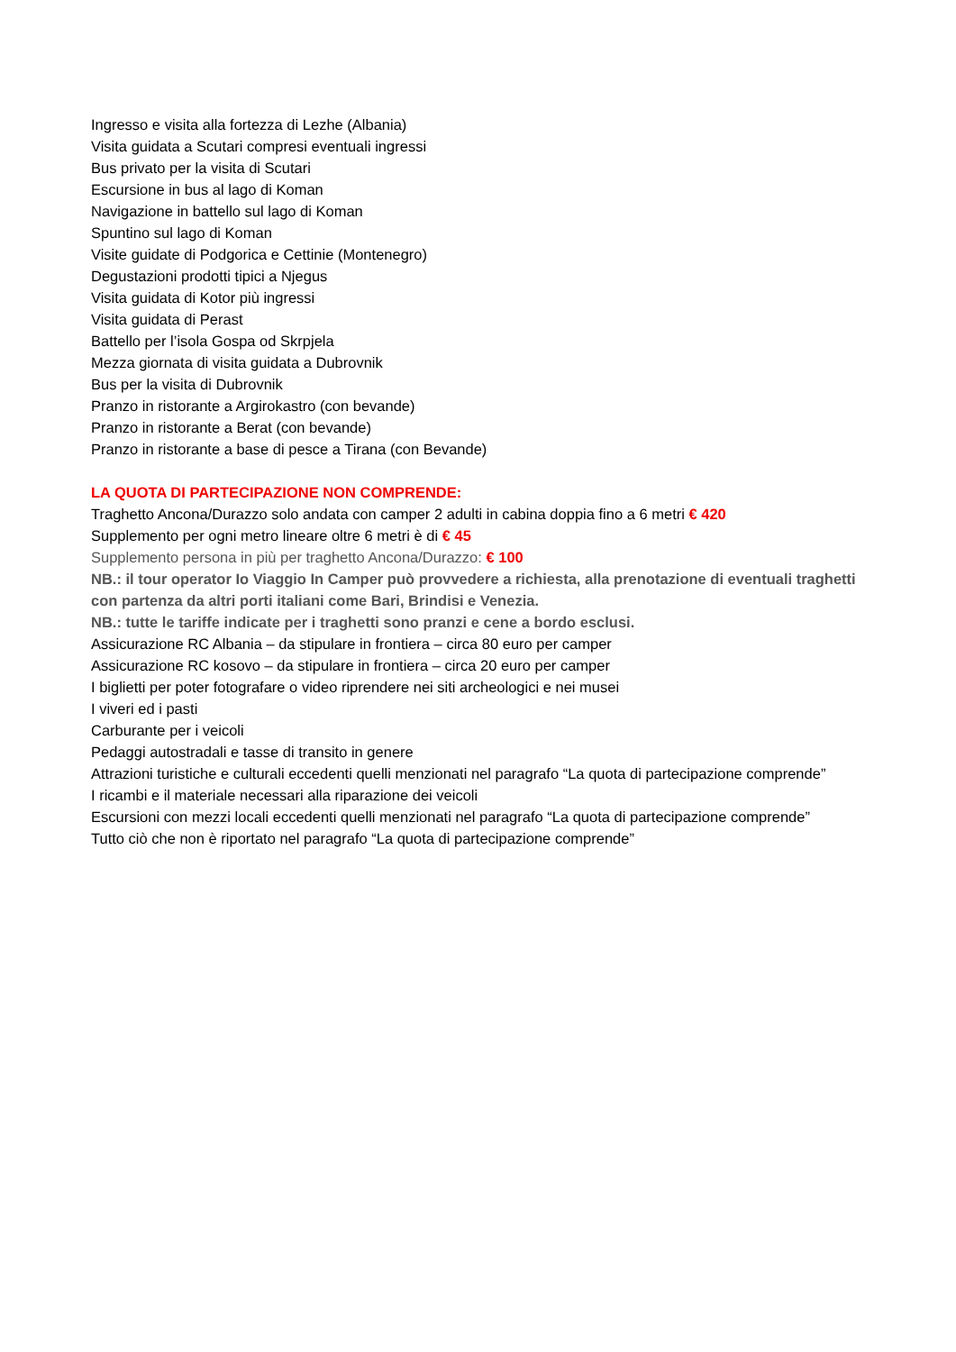Ingresso e visita alla fortezza di Lezhe (Albania)
Visita guidata a Scutari compresi eventuali ingressi
Bus privato per la visita di Scutari
Escursione in bus al lago di Koman
Navigazione in battello sul lago di Koman
Spuntino sul lago di Koman
Visite guidate di Podgorica e Cettinie (Montenegro)
Degustazioni prodotti tipici a Njegus
Visita guidata di Kotor più ingressi
Visita guidata di Perast
Battello per l’isola Gospa od Skrpjela
Mezza giornata di visita guidata a Dubrovnik
Bus per la visita di Dubrovnik
Pranzo in ristorante a Argirokastro (con bevande)
Pranzo in ristorante a Berat (con bevande)
Pranzo in ristorante a base di pesce a Tirana (con Bevande)
LA QUOTA DI PARTECIPAZIONE NON COMPRENDE:
Traghetto Ancona/Durazzo solo andata con camper 2 adulti in cabina doppia fino a 6 metri € 420
Supplemento per ogni metro lineare oltre 6 metri è di € 45
Supplemento persona in più per traghetto Ancona/Durazzo: € 100
NB.: il tour operator Io Viaggio In Camper può provvedere a richiesta, alla prenotazione di eventuali traghetti con partenza da altri porti italiani come Bari, Brindisi e Venezia.
NB.: tutte le tariffe indicate per i traghetti sono pranzi e cene a bordo esclusi.
Assicurazione RC Albania – da stipulare in frontiera – circa 80 euro per camper
Assicurazione RC kosovo – da stipulare in frontiera – circa 20 euro per camper
I biglietti per poter fotografare o video riprendere nei siti archeologici e nei musei
I viveri ed i pasti
Carburante per i veicoli
Pedaggi autostradali e tasse di transito in genere
Attrazioni turistiche e culturali eccedenti quelli menzionati nel paragrafo “La quota di partecipazione comprende”
I ricambi e il materiale necessari alla riparazione dei veicoli
Escursioni con mezzi locali eccedenti quelli menzionati nel paragrafo “La quota di partecipazione comprende”
Tutto ciò che non è riportato nel paragrafo “La quota di partecipazione comprende”